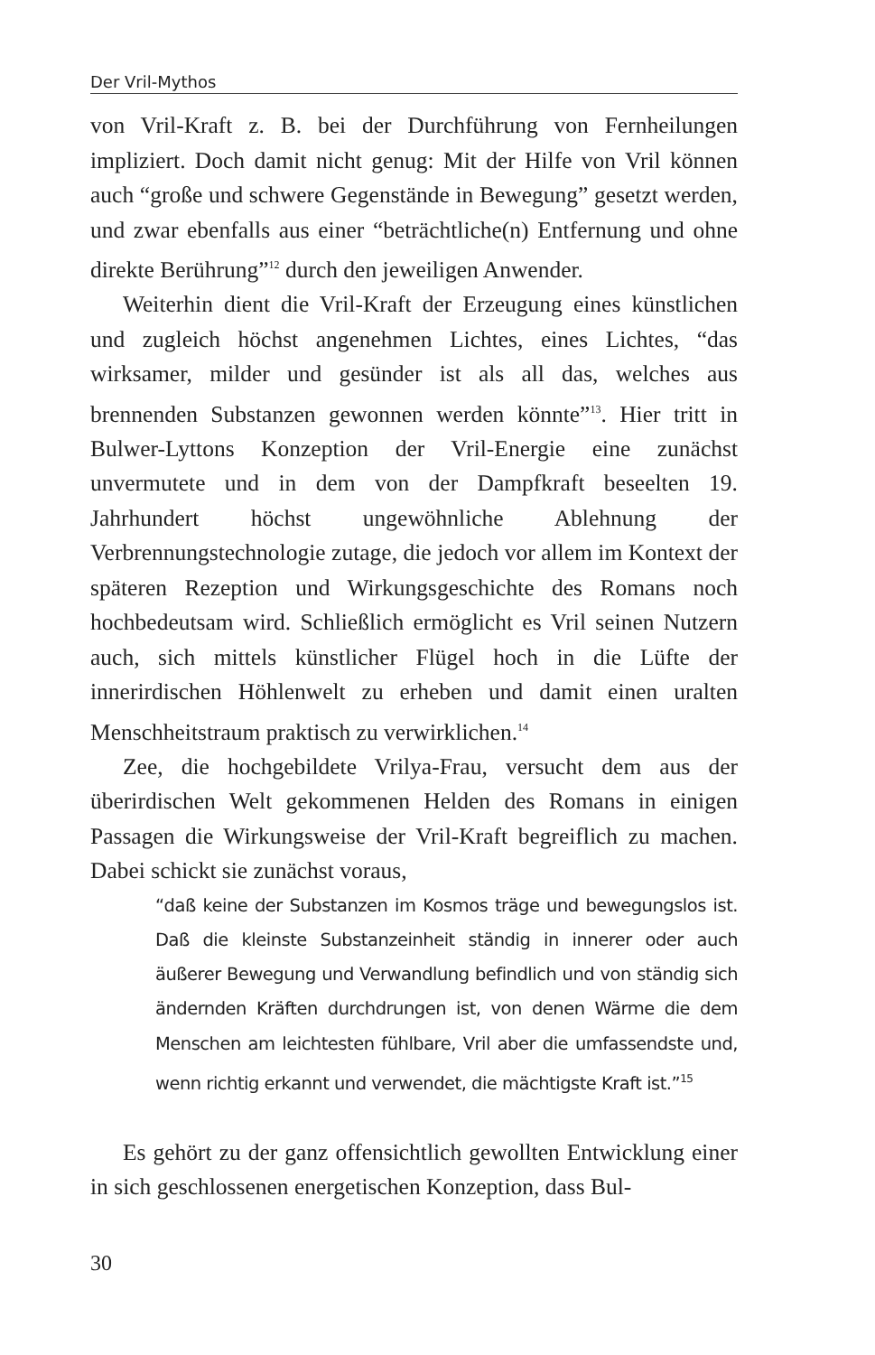Der Vril-Mythos
von Vril-Kraft z. B. bei der Durchführung von Fernheilungen impliziert. Doch damit nicht genug: Mit der Hilfe von Vril können auch “große und schwere Gegenstände in Bewegung” gesetzt werden, und zwar ebenfalls aus einer “beträchtliche(n) Entfernung und ohne direkte Berührung”<sup>12</sup> durch den jeweiligen Anwender.
Weiterhin dient die Vril-Kraft der Erzeugung eines künstlichen und zugleich höchst angenehmen Lichtes, eines Lichtes, “das wirksamer, milder und gesünder ist als all das, welches aus brennenden Substanzen gewonnen werden könnte”<sup>13</sup>. Hier tritt in Bulwer-Lyttons Konzeption der Vril-Energie eine zunächst unvermutete und in dem von der Dampfkraft beseelten 19. Jahrhundert höchst ungewöhnliche Ablehnung der Verbrennungstechnologie zutage, die jedoch vor allem im Kontext der späteren Rezeption und Wirkungsgeschichte des Romans noch hochbedeutsam wird. Schließlich ermöglicht es Vril seinen Nutzern auch, sich mittels künstlicher Flügel hoch in die Lüfte der innerirdischen Höhlenwelt zu erheben und damit einen uralten Menschheitstraum praktisch zu verwirklichen.<sup>14</sup>
Zee, die hochgebildete Vrilya-Frau, versucht dem aus der überirdischen Welt gekommenen Helden des Romans in einigen Passagen die Wirkungsweise der Vril-Kraft begreiflich zu machen. Dabei schickt sie zunächst voraus,
“daß keine der Substanzen im Kosmos träge und bewegungslos ist. Daß die kleinste Substanzeinheit ständig in innerer oder auch äußerer Bewegung und Verwandlung befindlich und von ständig sich ändernden Kräften durchdrungen ist, von denen Wärme die dem Menschen am leichtesten fühlbare, Vril aber die umfassendste und, wenn richtig erkannt und verwendet, die mächtigste Kraft ist.”<sup>15</sup>
Es gehört zu der ganz offensichtlich gewollten Entwicklung einer in sich geschlossenen energetischen Konzeption, dass Bul-
30